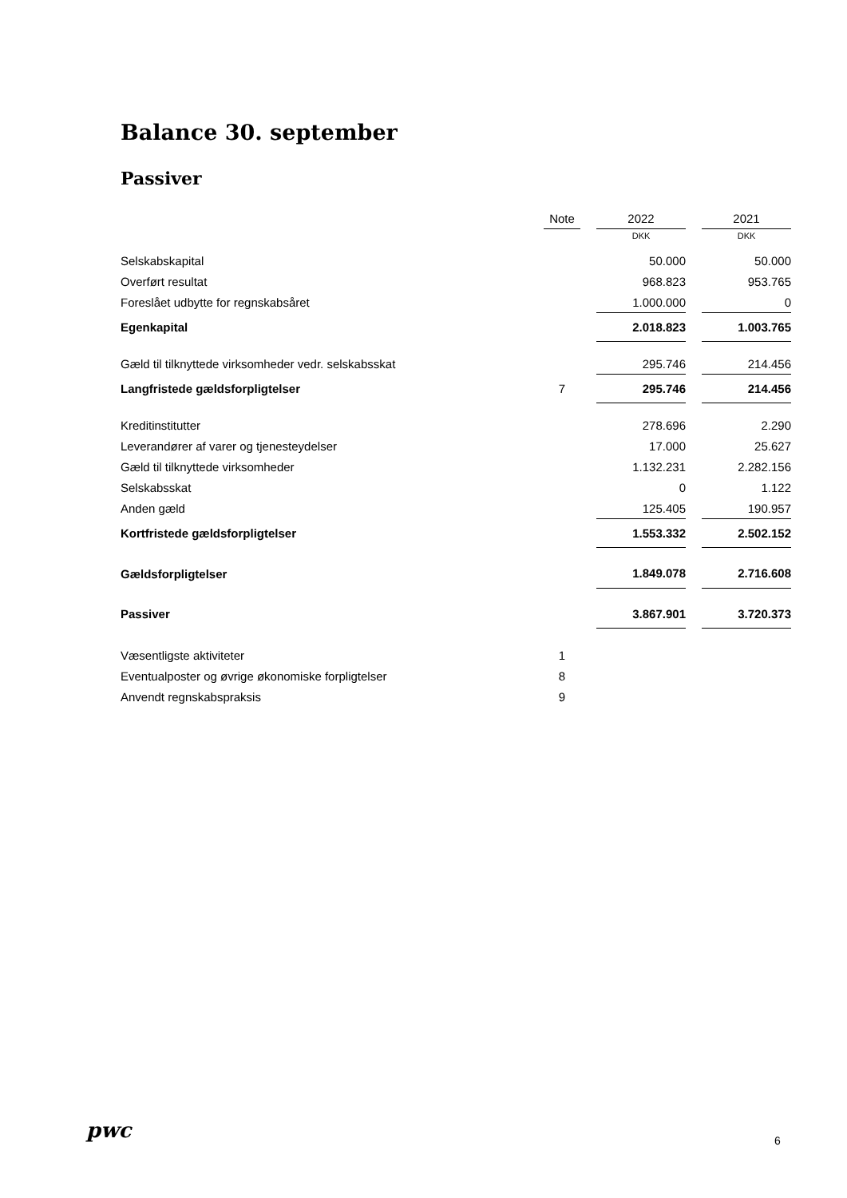Balance 30. september
Passiver
| | Note | | 2022 | | 2021 |
| | | | DKK | | DKK |
| Selskabskapital | | | 50.000 | | 50.000 |
| Overført resultat | | | 968.823 | | 953.765 |
| Foreslået udbytte for regnskabsåret | | | 1.000.000 | | 0 |
| Egenkapital | | | 2.018.823 | | 1.003.765 |
| Gæld til tilknyttede virksomheder vedr. selskabsskat | | | 295.746 | | 214.456 |
| Langfristede gældsforpligtelser | 7 | | 295.746 | | 214.456 |
| Kreditinstitutter | | | 278.696 | | 2.290 |
| Leverandører af varer og tjenesteydelser | | | 17.000 | | 25.627 |
| Gæld til tilknyttede virksomheder | | | 1.132.231 | | 2.282.156 |
| Selskabsskat | | | 0 | | 1.122 |
| Anden gæld | | | 125.405 | | 190.957 |
| Kortfristede gældsforpligtelser | | | 1.553.332 | | 2.502.152 |
| Gældsforpligtelser | | | 1.849.078 | | 2.716.608 |
| Passiver | | | 3.867.901 | | 3.720.373 |
| Væsentligste aktiviteter | 1 | | | | |
| Eventualposter og øvrige økonomiske forpligtelser | 8 | | | | |
| Anvendt regnskabspraksis | 9 | | | | |
pwc 6